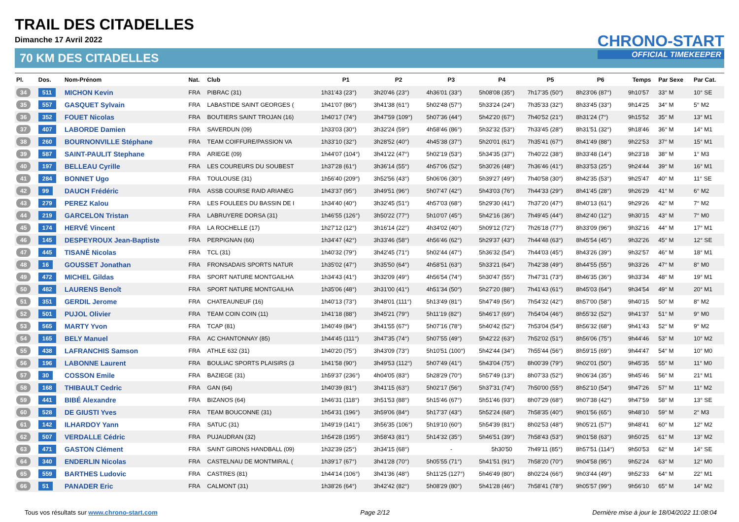TRAIL DES CITADELLES
Dimanche 17 Avril 2022
CHRONO-START
OFFICIAL TIMEKEEPER
70 KM DES CITADELLES
| Pl. | Dos. | Nom-Prénom | Nat. | Club | P1 | P2 | P3 | P4 | P5 | P6 | Temps | Par Sexe | Par Cat. |
| --- | --- | --- | --- | --- | --- | --- | --- | --- | --- | --- | --- | --- | --- |
| 34 | 511 | MICHON Kevin | FRA | PIBRAC (31) | 1h31'43 (23°) | 3h20'46 (23°) | 4h36'01 (33°) | 5h08'08 (35°) | 7h17'35 (50°) | 8h23'06 (87°) | 9h10'57 | 33° M | 10° SE |
| 35 | 557 | GASQUET Sylvain | FRA | LABASTIDE SAINT GEORGES ( | 1h41'07 (86°) | 3h41'38 (61°) | 5h02'48 (57°) | 5h33'24 (24°) | 7h35'33 (32°) | 8h33'45 (33°) | 9h14'25 | 34° M | 5° M2 |
| 36 | 352 | FOUET Nicolas | FRA | BOUTIERS SAINT TROJAN (16) | 1h40'17 (74°) | 3h47'59 (109°) | 5h07'36 (44°) | 5h42'20 (67°) | 7h40'52 (21°) | 8h31'24 (7°) | 9h15'52 | 35° M | 13° M1 |
| 37 | 407 | LABORDE Damien | FRA | SAVERDUN (09) | 1h33'03 (30°) | 3h32'24 (59°) | 4h58'46 (86°) | 5h32'32 (53°) | 7h33'45 (28°) | 8h31'51 (32°) | 9h18'46 | 36° M | 14° M1 |
| 38 | 260 | BOURNONVILLE Stéphane | FRA | TEAM COIFFURE/PASSION VA | 1h33'10 (32°) | 3h28'52 (40°) | 4h45'38 (37°) | 5h20'01 (61°) | 7h35'41 (67°) | 8h41'49 (88°) | 9h22'53 | 37° M | 15° M1 |
| 39 | 587 | SAINT-PAULIT Stephane | FRA | ARIEGE (09) | 1h44'07 (104°) | 3h41'22 (47°) | 5h02'19 (53°) | 5h34'35 (37°) | 7h40'22 (38°) | 8h33'48 (14°) | 9h23'18 | 38° M | 1° M3 |
| 40 | 197 | BELLEAU Cyrille | FRA | LES COUREURS DU SOUBEST | 1h37'28 (61°) | 3h36'14 (55°) | 4h57'06 (52°) | 5h30'26 (48°) | 7h36'46 (41°) | 8h33'53 (25°) | 9h24'44 | 39° M | 16° M1 |
| 41 | 284 | BONNET Ugo | FRA | TOULOUSE (31) | 1h56'40 (209°) | 3h52'56 (43°) | 5h06'06 (30°) | 5h39'27 (49°) | 7h40'58 (30°) | 8h42'35 (53°) | 9h25'47 | 40° M | 11° SE |
| 42 | 99 | DAUCH Frédéric | FRA | ASSB COURSE RAID ARIANEG | 1h43'37 (95°) | 3h49'51 (96°) | 5h07'47 (42°) | 5h43'03 (76°) | 7h44'33 (29°) | 8h41'45 (28°) | 9h26'29 | 41° M | 6° M2 |
| 43 | 279 | PEREZ Kalou | FRA | LES FOULEES DU BASSIN DE I | 1h34'40 (40°) | 3h32'45 (51°) | 4h57'03 (68°) | 5h29'30 (41°) | 7h37'20 (47°) | 8h40'13 (61°) | 9h29'26 | 42° M | 7° M2 |
| 44 | 219 | GARCELON Tristan | FRA | LABRUYERE DORSA (31) | 1h46'55 (126°) | 3h50'22 (77°) | 5h10'07 (45°) | 5h42'16 (36°) | 7h49'45 (44°) | 8h42'40 (12°) | 9h30'15 | 43° M | 7° M0 |
| 45 | 174 | HERVÉ Vincent | FRA | LA ROCHELLE (17) | 1h27'12 (12°) | 3h16'14 (22°) | 4h34'02 (40°) | 5h09'12 (72°) | 7h26'18 (77°) | 8h33'09 (96°) | 9h32'16 | 44° M | 17° M1 |
| 46 | 145 | DESPEYROUX Jean-Baptiste | FRA | PERPIGNAN (66) | 1h34'47 (42°) | 3h33'46 (58°) | 4h56'46 (62°) | 5h29'37 (43°) | 7h44'48 (63°) | 8h45'54 (45°) | 9h32'26 | 45° M | 12° SE |
| 47 | 445 | TISANÉ Nicolas | FRA | TCL (31) | 1h40'32 (79°) | 3h42'45 (71°) | 5h02'44 (47°) | 5h36'32 (54°) | 7h44'03 (45°) | 8h43'26 (39°) | 9h32'57 | 46° M | 18° M1 |
| 48 | 16 | GOUSSET Jonathan | FRA | FRONSADAIS SPORTS NATUR | 1h35'02 (47°) | 3h35'50 (64°) | 4h58'51 (63°) | 5h33'21 (64°) | 7h42'38 (49°) | 8h44'55 (55°) | 9h33'26 | 47° M | 8° M0 |
| 49 | 472 | MICHEL Gildas | FRA | SPORT NATURE MONTGAILHA | 1h34'43 (41°) | 3h32'09 (49°) | 4h56'54 (74°) | 5h30'47 (55°) | 7h47'31 (73°) | 8h46'35 (36°) | 9h33'34 | 48° M | 19° M1 |
| 50 | 482 | LAURENS Benoît | FRA | SPORT NATURE MONTGAILHA | 1h35'06 (48°) | 3h31'00 (41°) | 4h51'34 (50°) | 5h27'20 (88°) | 7h41'43 (61°) | 8h45'03 (64°) | 9h34'54 | 49° M | 20° M1 |
| 51 | 351 | GERDIL Jerome | FRA | CHATEAUNEUF (16) | 1h40'13 (73°) | 3h48'01 (111°) | 5h13'49 (81°) | 5h47'49 (56°) | 7h54'32 (42°) | 8h57'00 (58°) | 9h40'15 | 50° M | 8° M2 |
| 52 | 501 | PUJOL Olivier | FRA | TEAM COIN COIN (11) | 1h41'18 (88°) | 3h45'21 (79°) | 5h11'19 (82°) | 5h46'17 (69°) | 7h54'04 (46°) | 8h55'32 (52°) | 9h41'37 | 51° M | 9° M0 |
| 53 | 565 | MARTY Yvon | FRA | TCAP (81) | 1h40'49 (84°) | 3h41'55 (67°) | 5h07'16 (78°) | 5h40'42 (52°) | 7h53'04 (54°) | 8h56'32 (68°) | 9h41'43 | 52° M | 9° M2 |
| 54 | 165 | BELY Manuel | FRA | AC CHANTONNAY (85) | 1h44'45 (111°) | 3h47'35 (74°) | 5h07'55 (49°) | 5h42'22 (63°) | 7h52'02 (51°) | 8h56'06 (75°) | 9h44'46 | 53° M | 10° M2 |
| 55 | 438 | LAFRANCHIS Samson | FRA | ATHLE 632 (31) | 1h40'20 (75°) | 3h43'09 (73°) | 5h10'51 (100°) | 5h42'44 (34°) | 7h55'44 (56°) | 8h59'15 (69°) | 9h44'47 | 54° M | 10° M0 |
| 56 | 196 | LABONNE Laurent | FRA | BOULIAC SPORTS PLAISIRS (3 | 1h41'58 (90°) | 3h49'53 (112°) | 5h07'49 (41°) | 5h43'04 (75°) | 8h00'39 (79°) | 9h02'01 (50°) | 9h45'35 | 55° M | 11° M0 |
| 57 | 30 | COSSON Emile | FRA | BAZIEGE (31) | 1h59'37 (236°) | 4h04'05 (83°) | 5h28'29 (70°) | 5h57'49 (13°) | 8h07'33 (52°) | 9h06'34 (35°) | 9h45'46 | 56° M | 21° M1 |
| 58 | 168 | THIBAULT Cedric | FRA | GAN (64) | 1h40'39 (81°) | 3h41'15 (63°) | 5h02'17 (56°) | 5h37'31 (74°) | 7h50'00 (55°) | 8h52'10 (54°) | 9h47'26 | 57° M | 11° M2 |
| 59 | 441 | BIBÉ Alexandre | FRA | BIZANOS (64) | 1h46'31 (118°) | 3h51'53 (88°) | 5h15'46 (67°) | 5h51'46 (93°) | 8h07'29 (68°) | 9h07'38 (42°) | 9h47'59 | 58° M | 13° SE |
| 60 | 528 | DE GIUSTI Yves | FRA | TEAM BOUCONNE (31) | 1h54'31 (196°) | 3h59'06 (84°) | 5h17'37 (43°) | 5h52'24 (68°) | 7h58'35 (40°) | 9h01'56 (65°) | 9h48'10 | 59° M | 2° M3 |
| 61 | 142 | ILHARDOY Yann | FRA | SATUC (31) | 1h49'19 (141°) | 3h56'35 (106°) | 5h19'10 (60°) | 5h54'39 (81°) | 8h02'53 (48°) | 9h05'21 (57°) | 9h48'41 | 60° M | 12° M2 |
| 62 | 507 | VERDALLE Cédric | FRA | PUJAUDRAN (32) | 1h54'28 (195°) | 3h58'43 (81°) | 5h14'32 (35°) | 5h46'51 (39°) | 7h58'43 (53°) | 9h01'58 (63°) | 9h50'25 | 61° M | 13° M2 |
| 63 | 471 | GASTON Clément | FRA | SAINT GIRONS HANDBALL (09) | 1h32'39 (25°) | 3h34'15 (68°) | - | 5h30'50 | 7h49'11 (85°) | 8h57'51 (114°) | 9h50'53 | 62° M | 14° SE |
| 64 | 340 | ENDERLIN Nicolas | FRA | CASTELNAU DE MONTMIRAL ( | 1h39'17 (67°) | 3h41'28 (70°) | 5h05'55 (71°) | 5h41'51 (91°) | 7h58'20 (70°) | 9h04'58 (95°) | 9h52'24 | 63° M | 12° M0 |
| 65 | 559 | BARTHES Ludovic | FRA | CASTRES (81) | 1h44'14 (106°) | 3h41'36 (48°) | 5h11'25 (127°) | 5h46'49 (80°) | 8h02'24 (66°) | 9h03'44 (49°) | 9h52'33 | 64° M | 22° M1 |
| 66 | 51 | PANADER Eric | FRA | CALMONT (31) | 1h38'26 (64°) | 3h42'42 (82°) | 5h08'29 (80°) | 5h41'28 (46°) | 7h58'41 (78°) | 9h05'57 (99°) | 9h56'10 | 65° M | 14° M2 |
Tous vos résultats sur www.chrono-start.com Page 2/12 Dernière mise à jour le 18/04/2022 11:08:04